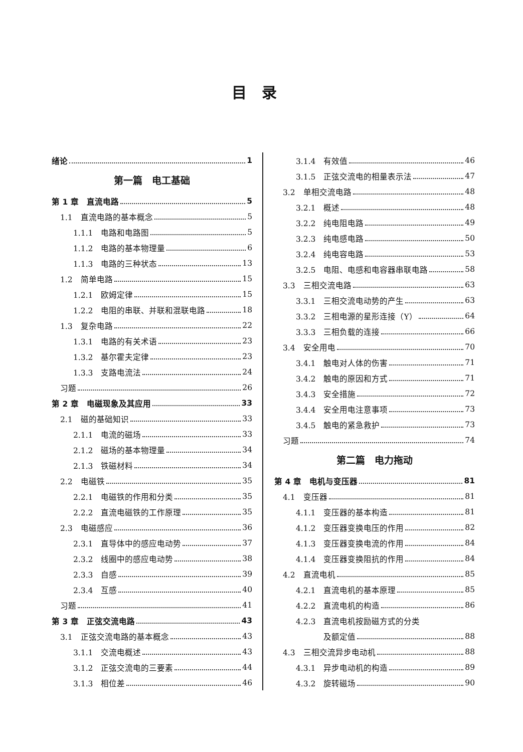目录
绪论 1
第一篇　电工基础
第 1 章　直流电路 5
1.1　直流电路的基本概念 5
1.1.1　电路和电路图 5
1.1.2　电路的基本物理量 6
1.1.3　电路的三种状态 13
1.2　简单电路 15
1.2.1　欧姆定律 15
1.2.2　电阻的串联、并联和混联电路 18
1.3　复杂电路 22
1.3.1　电路的有关术语 23
1.3.2　基尔霍夫定律 23
1.3.3　支路电流法 24
习题 26
第 2 章　电磁现象及其应用 33
2.1　磁的基础知识 33
2.1.1　电流的磁场 33
2.1.2　磁场的基本物理量 34
2.1.3　铁磁材料 34
2.2　电磁铁 35
2.2.1　电磁铁的作用和分类 35
2.2.2　直流电磁铁的工作原理 35
2.3　电磁感应 36
2.3.1　直导体中的感应电动势 37
2.3.2　线圈中的感应电动势 38
2.3.3　自感 39
2.3.4　互感 40
习题 41
第 3 章　正弦交流电路 43
3.1　正弦交流电路的基本概念 43
3.1.1　交流电概述 43
3.1.2　正弦交流电的三要素 44
3.1.3　相位差 46
3.1.4　有效值 46
3.1.5　正弦交流电的相量表示法 47
3.2　单相交流电路 48
3.2.1　概述 48
3.2.2　纯电阻电路 49
3.2.3　纯电感电路 50
3.2.4　纯电容电路 53
3.2.5　电阻、电感和电容器串联电路 58
3.3　三相交流电路 63
3.3.1　三相交流电动势的产生 63
3.3.2　三相电源的星形连接（Y） 64
3.3.3　三相负载的连接 66
3.4　安全用电 70
3.4.1　触电对人体的伤害 71
3.4.2　触电的原因和方式 71
3.4.3　安全措施 72
3.4.4　安全用电注意事项 73
3.4.5　触电的紧急救护 73
习题 74
第二篇　电力拖动
第 4 章　电机与变压器 81
4.1　变压器 81
4.1.1　变压器的基本构造 81
4.1.2　变压器变换电压的作用 82
4.1.3　变压器变换电流的作用 84
4.1.4　变压器变换阻抗的作用 84
4.2　直流电机 85
4.2.1　直流电机的基本原理 85
4.2.2　直流电机的构造 86
4.2.3　直流电机按励磁方式的分类
及额定值 88
4.3　三相交流异步电动机 88
4.3.1　异步电动机的构造 89
4.3.2　旋转磁场 90